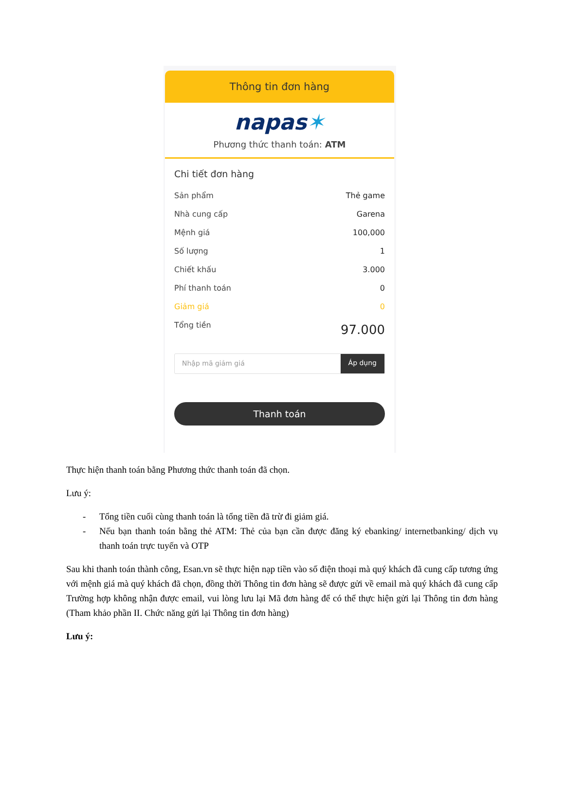Thông tin đơn hàng
napas✶
Phương thức thanh toán: ATM
Chi tiết đơn hàng
Sản phẩm Thẻ game
Nhà cung cấp Garena
Mệnh giá 100,000
Số lượng 1
Chiết khấu 3.000
Phí thanh toán 0
Giảm giá 0
Tổng tiền 97.000
Nhập mã giảm giá Áp dụng
Thanh toán
Thực hiện thanh toán bằng Phương thức thanh toán đã chọn.
Lưu ý:
- Tổng tiền cuối cùng thanh toán là tổng tiền đã trừ đi giảm giá.
- Nếu bạn thanh toán bằng thẻ ATM: Thẻ của bạn cần được đăng ký ebanking/ internetbanking/ dịch vụ thanh toán trực tuyến và OTP
Sau khi thanh toán thành công, Esan.vn sẽ thực hiện nạp tiền vào số điện thoại mà quý khách đã cung cấp tương ứng với mệnh giá mà quý khách đã chọn, đồng thời Thông tin đơn hàng sẽ được gửi về email mà quý khách đã cung cấp Trường hợp không nhận được email, vui lòng lưu lại Mã đơn hàng để có thể thực hiện gửi lại Thông tin đơn hàng (Tham khảo phần II. Chức năng gửi lại Thông tin đơn hàng)
Lưu ý: